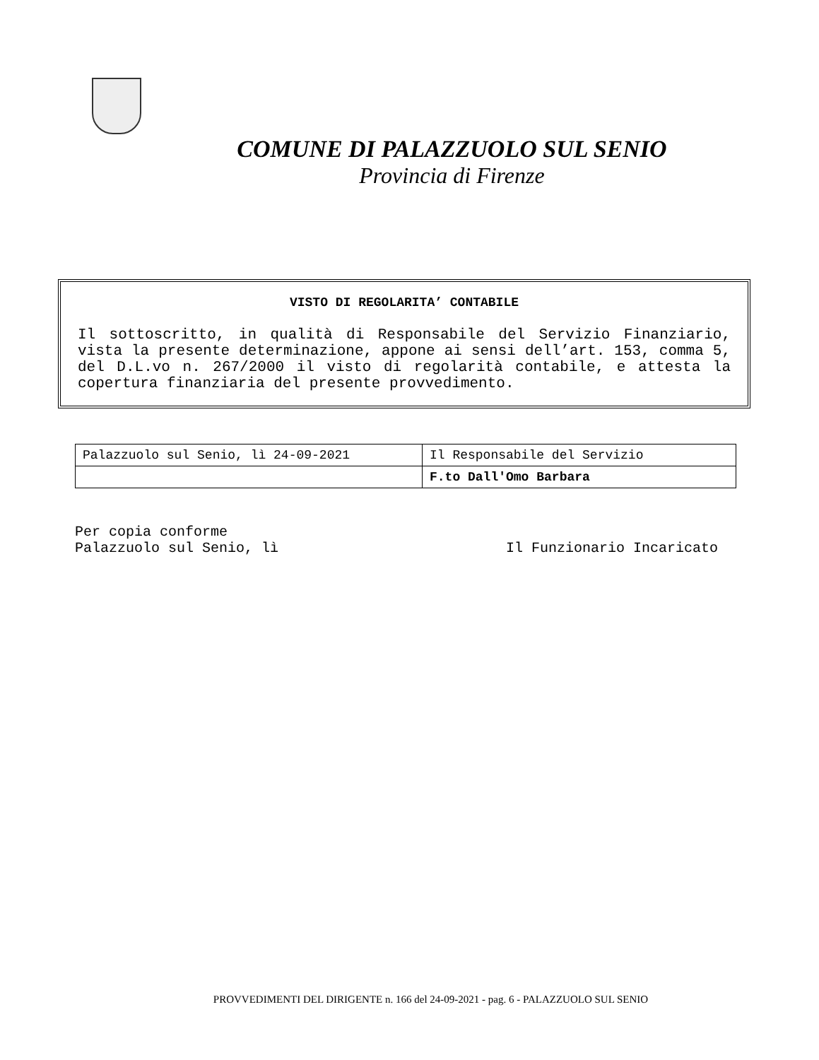COMUNE DI PALAZZUOLO SUL SENIO
Provincia di Firenze
VISTO DI REGOLARITA’ CONTABILE
Il sottoscritto, in qualità di Responsabile del Servizio Finanziario, vista la presente determinazione, appone ai sensi dell’art. 153, comma 5, del D.L.vo n. 267/2000 il visto di regolarità contabile, e attesta la copertura finanziaria del presente provvedimento.
| Palazzuolo sul Senio, lì 24-09-2021 | Il Responsabile del Servizio |
| | F.to Dall'Omo Barbara |
Per copia conforme
Palazzuolo sul Senio, lì Il Funzionario Incaricato
PROVVEDIMENTI DEL DIRIGENTE n. 166 del 24-09-2021 - pag. 6 - PALAZZUOLO SUL SENIO